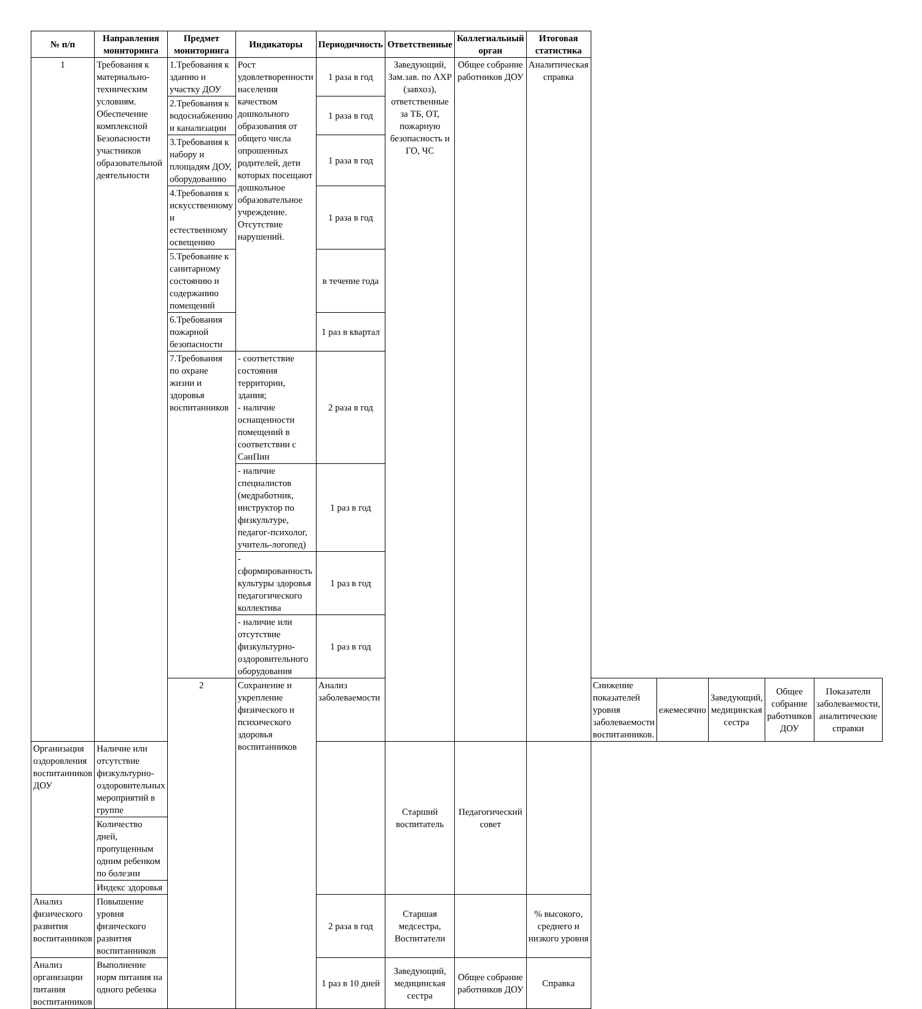| № п/п | Направления мониторинга | Предмет мониторинга | Индикаторы | Периодичность | Ответственные | Коллегиальный орган | Итоговая статистика | | | | | |
| --- | --- | --- | --- | --- | --- | --- | --- | --- | --- | --- | --- | --- |
| 1 | Требования к материально-техническим условиям. Обеспечение комплексной Безопасности участников образовательной деятельности | 1.Требования к зданию и участку ДОУ | Рост удовлетворенности населения качеством дошкольного образования от общего числа опрошенных родителей, дети которых посещают дошкольное образовательное учреждение. Отсутствие нарушений. | 1 раза в год | Заведующий, Зам.зав. по АХР (завхоз), ответственные за ТБ, ОТ, пожарную безопасность и ГО, ЧС | Общее собрание работников ДОУ | Аналитическая справка | | | | | |
| | | 2.Требования к водоснабжению и канализации | | 1 раза в год | | | | | | | | |
| | | 3.Требования к набору и площадям ДОУ, оборудованию | | 1 раза в год | | | | | | | | |
| | | 4.Требования к искусственному и естественному освещению | | 1 раза в год | | | | | | | | |
| | | 5.Требование к санитарному состоянию и содержанию помещений | | в течение года | | | | | | | | |
| | | 6.Требования пожарной безопасности | | 1 раз в квартал | | | | | | | | |
| | | 7.Требования по охране жизни и здоровья воспитанников | - соответствие состояния территории, здания; - наличие оснащенности помещений в соответствии с СанПин | 2 раза в год | | | | | | | | |
| | | | - наличие специалистов (медработник, инструктор по физкультуре, педагог-психолог, учитель-логопед) | 1 раз в год | | | | | | | | |
| | | | - сформированность культуры здоровья педагогического коллектива | 1 раз в год | | | | | | | | |
| | | | - наличие или отсутствие физкультурно-оздоровительного оборудования | 1 раз в год | | | | | | | | |
| | | 2 | Сохранение и укрепление физического и психического здоровья воспитанников | Анализ заболеваемости | | | | Снижение показателей уровня заболеваемости воспитанников. | ежемесячно | Заведующий, медицинская сестра | Общее собрание работников ДОУ | Показатели заболеваемости, аналитические справки |
| Организация оздоровления воспитанников ДОУ | Наличие или отсутствие физкультурно-оздоровительных мероприятий в группе | | | | Старший воспитатель | Педагогический совет | | | | | | |
| | Количество дней, пропущенным одним ребенком по болезни | | | | | | | | | | | |
| | Индекс здоровья | | | | | | | | | | | |
| Анализ физического развития воспитанников | Повышение уровня физического развития воспитанников | | | 2 раза в год | Старшая медсестра, Воспитатели | | % высокого, среднего и низкого уровня | | | | | |
| Анализ организации питания воспитанников | Выполнение норм питания на одного ребенка | | | 1 раз в 10 дней | Заведующий, медицинская сестра | Общее собрание работников ДОУ | Справка | | | | | |